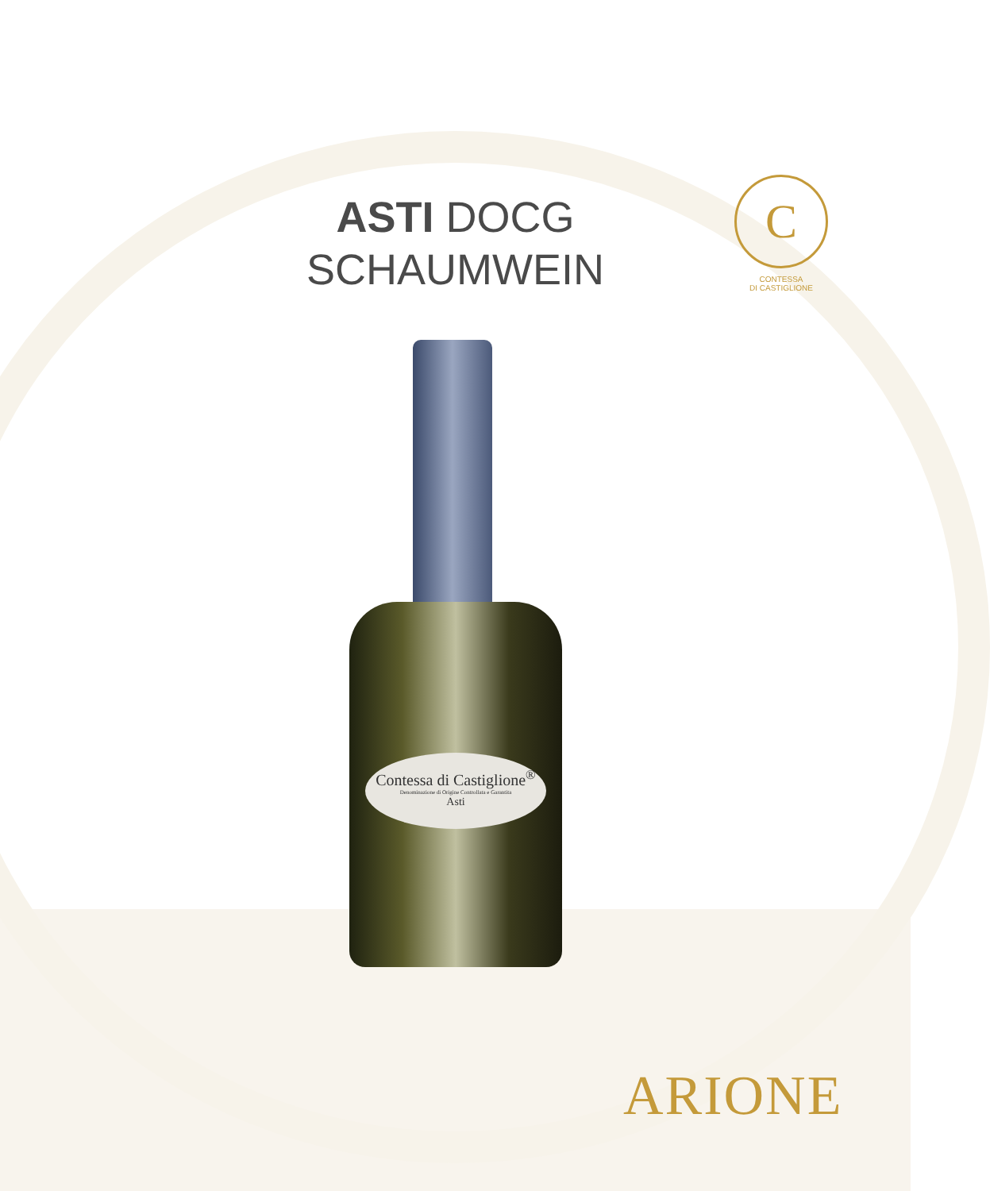ASTI DOCG
SCHAUMWEIN
C
CONTESSA
DI CASTIGLIONE
Contessa di Castiglione<sup>®</sup>
Denominazione di Origine Controllata e Garantita
Asti
ARIONE